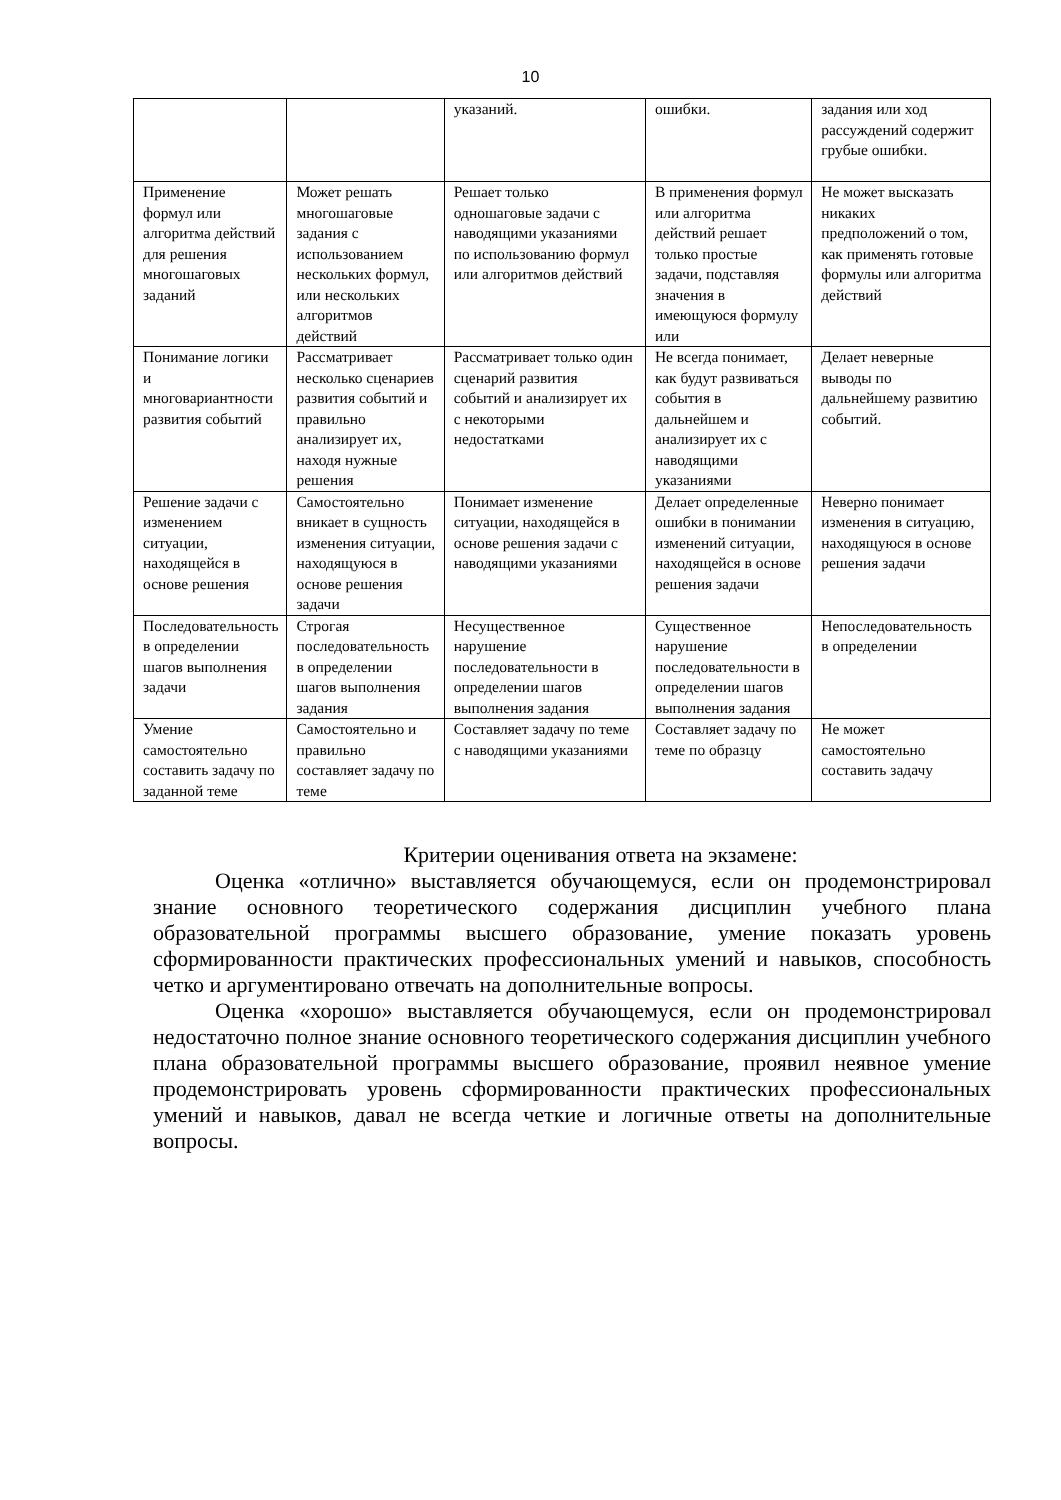10
| | | указаний. | ошибки. | задания или ход рассуждений содержит грубые ошибки. |
| Применение формул или алгоритма действий для решения многошаговых заданий | Может решать многошаговые задания с использованием нескольких формул, или нескольких алгоритмов действий | Решает только одношаговые задачи с наводящими указаниями по использованию формул или алгоритмов действий | В применения формул или алгоритма действий решает только простые задачи, подставляя значения в имеющуюся формулу или | Не может высказать никаких предположений о том, как применять готовые формулы или алгоритма действий |
| Понимание логики и многовариантности развития событий | Рассматривает несколько сценариев развития событий и правильно анализирует их, находя нужные решения | Рассматривает только один сценарий развития событий и анализирует их с некоторыми недостатками | Не всегда понимает, как будут развиваться события в дальнейшем и анализирует их с наводящими указаниями | Делает неверные выводы по дальнейшему развитию событий. |
| Решение задачи с изменением ситуации, находящейся в основе решения | Самостоятельно вникает в сущность изменения ситуации, находящуюся в основе решения задачи | Понимает изменение ситуации, находящейся в основе решения задачи с наводящими указаниями | Делает определенные ошибки в понимании изменений ситуации, находящейся в основе решения задачи | Неверно понимает изменения в ситуацию, находящуюся в основе решения задачи |
| Последовательность в определении шагов выполнения задачи | Строгая последовательность в определении шагов выполнения задания | Несущественное нарушение последовательности в определении шагов выполнения задания | Существенное нарушение последовательности в определении шагов выполнения задания | Непоследовательность в определении |
| Умение самостоятельно составить задачу по заданной теме | Самостоятельно и правильно составляет задачу по теме | Составляет задачу по теме с наводящими указаниями | Составляет задачу по теме по образцу | Не может самостоятельно составить задачу |
Критерии оценивания ответа на экзамене:
Оценка «отлично» выставляется обучающемуся, если он продемонстрировал знание основного теоретического содержания дисциплин учебного плана образовательной программы высшего образование, умение показать уровень сформированности практических профессиональных умений и навыков, способность четко и аргументировано отвечать на дополнительные вопросы.
Оценка «хорошо» выставляется обучающемуся, если он продемонстрировал недостаточно полное знание основного теоретического содержания дисциплин учебного плана образовательной программы высшего образование, проявил неявное умение продемонстрировать уровень сформированности практических профессиональных умений и навыков, давал не всегда четкие и логичные ответы на дополнительные вопросы.